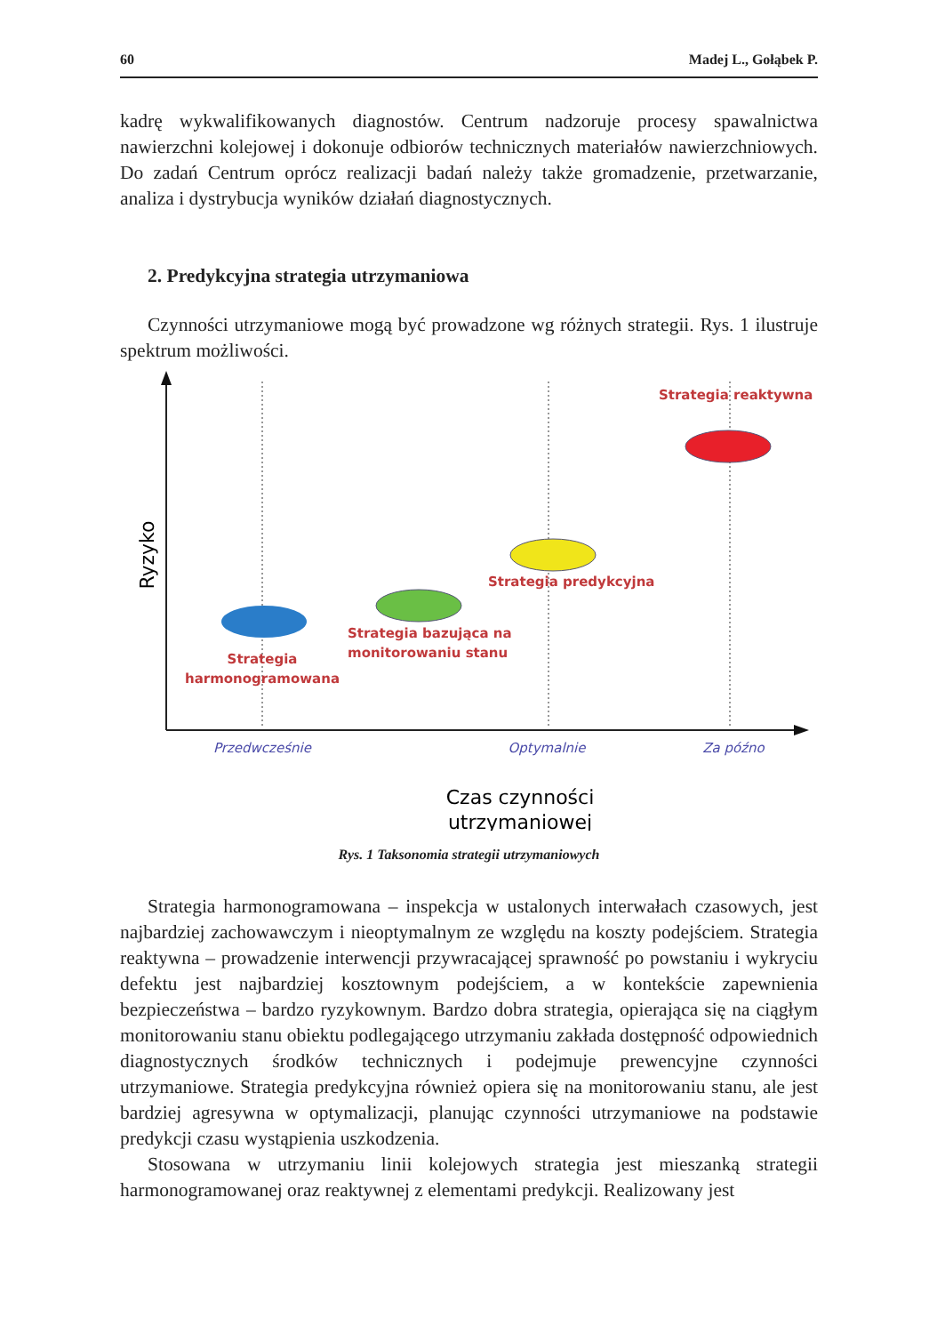60 Madej L., Gołąbek P.
kadrę wykwalifikowanych diagnostów. Centrum nadzoruje procesy spawalnictwa nawierzchni kolejowej i dokonuje odbiorów technicznych materiałów nawierzchniowych. Do zadań Centrum oprócz realizacji badań należy także gromadzenie, przetwarzanie, analiza i dystrybucja wyników działań diagnostycznych.
2. Predykcyjna strategia utrzymaniowa
Czynności utrzymaniowe mogą być prowadzone wg różnych strategii. Rys. 1 ilustruje spektrum możliwości.
Strategia
harmonogramowana
Strategia bazująca na
monitorowaniu stanu
Strategia predykcyjna
Strategia reaktywna
Ryzyko
Przedwcześnie
Optymalnie
Za późno
Czas czynności
utrzymaniowej
Rys. 1 Taksonomia strategii utrzymaniowych
Strategia harmonogramowana – inspekcja w ustalonych interwałach czasowych, jest najbardziej zachowawczym i nieoptymalnym ze względu na koszty podejściem. Strategia reaktywna – prowadzenie interwencji przywracającej sprawność po powstaniu i wykryciu defektu jest najbardziej kosztownym podejściem, a w kontekście zapewnienia bezpieczeństwa – bardzo ryzykownym. Bardzo dobra strategia, opierająca się na ciągłym monitorowaniu stanu obiektu podlegającego utrzymaniu zakłada dostępność odpowiednich diagnostycznych środków technicznych i podejmuje prewencyjne czynności utrzymaniowe. Strategia predykcyjna również opiera się na monitorowaniu stanu, ale jest bardziej agresywna w optymalizacji, planując czynności utrzymaniowe na podstawie predykcji czasu wystąpienia uszkodzenia.
Stosowana w utrzymaniu linii kolejowych strategia jest mieszanką strategii harmonogramowanej oraz reaktywnej z elementami predykcji. Realizowany jest